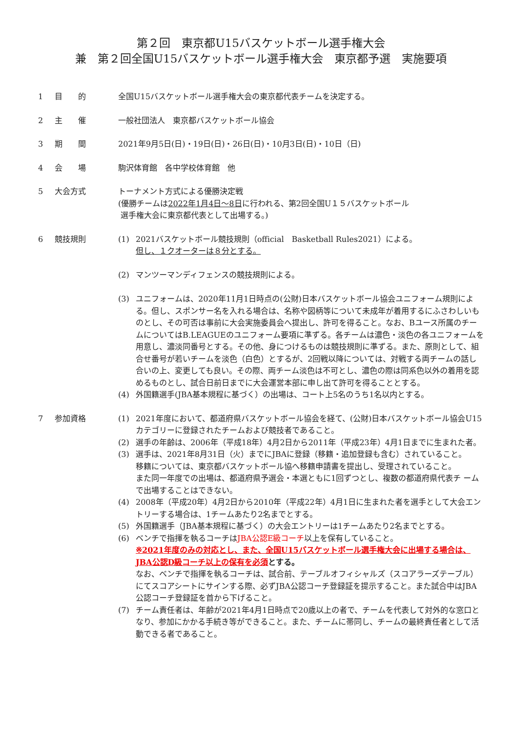第２回　東京都U15バスケットボール選手権大会
兼　第２回全国U15バスケットボール選手権大会　東京都予選　実施要項
1 目　　的 全国U15バスケットボール選手権大会の東京都代表チームを決定する。
2 主　　催 一般社団法人　東京都バスケットボール協会
3 期　　間 2021年9月5日(日)・19日(日)・26日(日)・10月3日(日)・10日（日)
4 会　　場 駒沢体育館　各中学校体育館　他
5 大会方式 トーナメント方式による優勝決定戦
(優勝チームは2022年1月4日～8日に行われる、第2回全国U１５バスケットボール
選手権大会に東京都代表として出場する。)
6 競技規則 (1) 2021バスケットボール競技規則（official　Basketball Rules2021）による。
但し、１クオーターは８分とする。
(2) マンツーマンディフェンスの競技規則による。
(3) ユニフォームは、2020年11月1日時点の(公財)日本バスケットボール協会ユニフォーム規則による。但し、スポンサー名を入れる場合は、名称や図柄等について未成年が着用するにふさわしいものとし、その可否は事前に大会実施委員会へ提出し、許可を得ること。なお、Bユース所属のチームについてはB.LEAGUEのユニフォーム要項に準ずる。各チームは濃色・淡色の各ユニフォームを用意し、濃淡同番号とする。その他、身につけるものは競技規則に準ずる。また、原則として、組合せ番号が若いチームを淡色（白色）とするが、2回戦以降については、対戦する両チームの話し合いの上、変更しても良い。その際、両チーム淡色は不可とし、濃色の際は同系色以外の着用を認めるものとし、試合日前日までに大会運営本部に申し出て許可を得ることとする。
(4) 外国籍選手(JBA基本規程に基づく）の出場は、コート上5名のうち1名以内とする。
7 参加資格 (1) 2021年度において、都道府県バスケットボール協会を経て、(公財)日本バスケットボール協会U15カテゴリーに登録されたチームおよび競技者であること。
(2) 選手の年齢は、2006年（平成18年）4月2日から2011年（平成23年）4月1日までに生まれた者。
(3) 選手は、2021年8月31日（火）までにJBAに登録（移籍・追加登録も含む）されていること。
移籍については、東京都バスケットボール協へ移籍申請書を提出し、受理されていること。
また同一年度での出場は、都道府県予選会・本選ともに1回ずつとし、複数の都道府県代表チ ームで出場することはできない。
(4) 2008年（平成20年）4月2日から2010年（平成22年）4月1日に生まれた者を選手として大会エントリーする場合は、1チームあたり2名までとする。
(5) 外国籍選手（JBA基本規程に基づく）の大会エントリーは1チームあたり2名までとする。
(6) ベンチで指揮を執るコーチはJBA公認E級コーチ以上を保有していること。
※2021年度のみの対応とし、また、全国U15バスケットボール選手権大会に出場する場合は、JBA公認D級コーチ以上の保有を必須 とする。
なお、ベンチで指揮を執るコーチは、試合前、テーブルオフィシャルズ（スコアラーズテーブル）にてスコアシートにサインする際、必ずJBA公認コーチ登録証を提示すること。また試合中はJBA公認コーチ登録証を首から下げること。
(7) チーム責任者は、年齢が2021年4月1日時点で20歳以上の者で、チームを代表して対外的な窓口となり、参加にかかる手続き等ができること。また、チームに帯同し、チームの最終責任者として活動できる者であること。